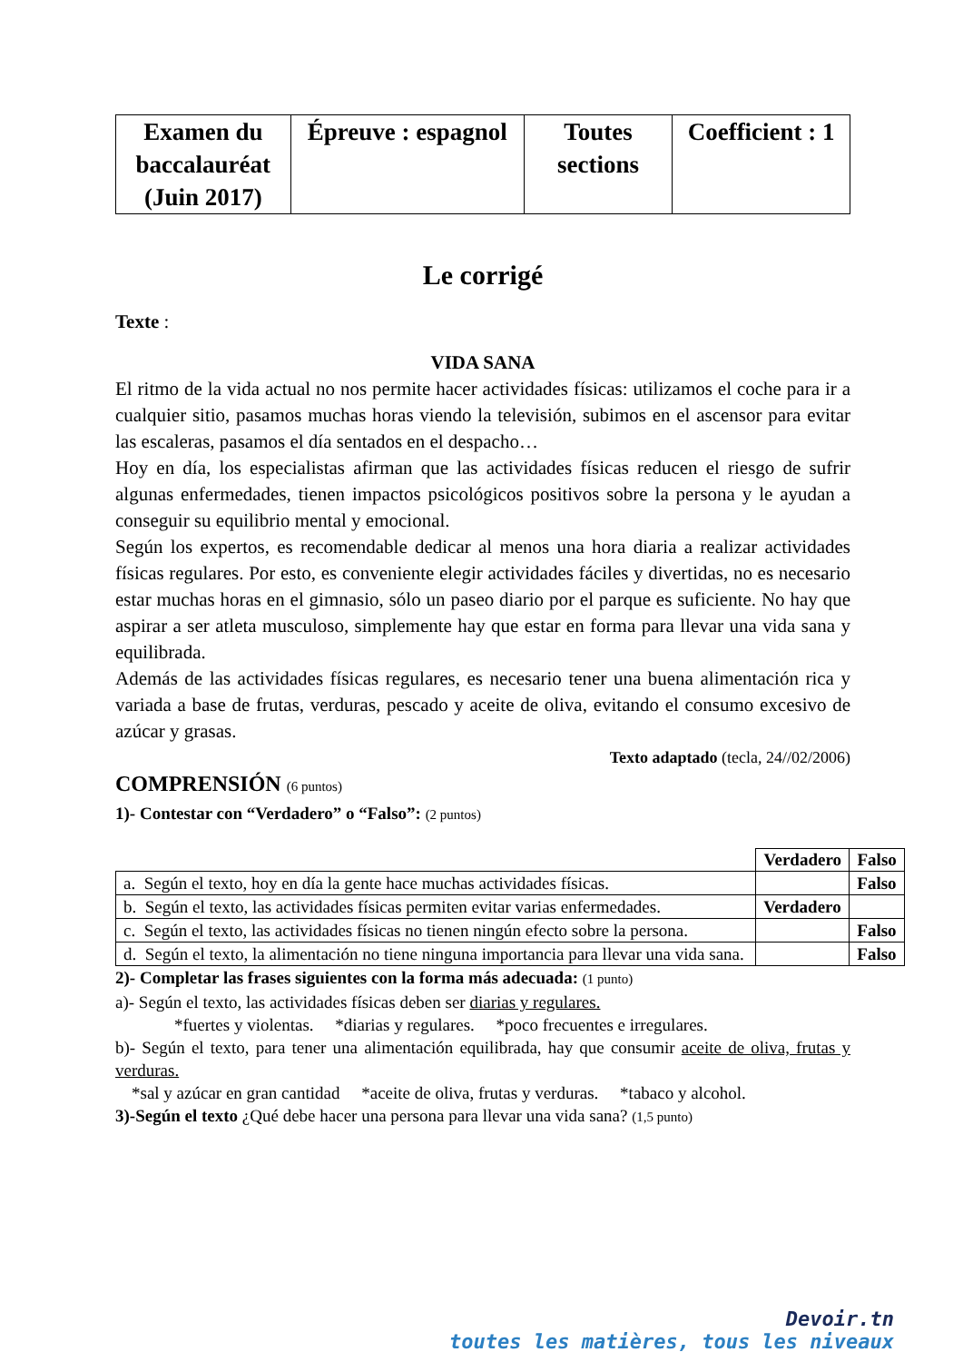| Examen du baccalauréat (Juin 2017) | Épreuve : espagnol | Toutes sections | Coefficient : 1 |
Le corrigé
Texte :
VIDA SANA
El ritmo de la vida actual no nos permite hacer actividades físicas: utilizamos el coche para ir a cualquier sitio, pasamos muchas horas viendo la televisión, subimos en el ascensor para evitar las escaleras, pasamos el día sentados en el despacho…
Hoy en día, los especialistas afirman que las actividades físicas reducen el riesgo de sufrir algunas enfermedades, tienen impactos psicológicos positivos sobre la persona y le ayudan a conseguir su equilibrio mental y emocional.
Según los expertos, es recomendable dedicar al menos una hora diaria a realizar actividades físicas regulares. Por esto, es conveniente elegir actividades fáciles y divertidas, no es necesario estar muchas horas en el gimnasio, sólo un paseo diario por el parque es suficiente. No hay que aspirar a ser atleta musculoso, simplemente hay que estar en forma para llevar una vida sana y equilibrada.
Además de las actividades físicas regulares, es necesario tener una buena alimentación rica y variada a base de frutas, verduras, pescado y aceite de oliva, evitando el consumo excesivo de azúcar y grasas.
Texto adaptado (tecla, 24//02/2006)
COMPRENSIÓN (6 puntos)
1)- Contestar con “Verdadero” o “Falso”: (2 puntos)
| | Verdadero | Falso |
| a. Según el texto, hoy en día la gente hace muchas actividades físicas. | | Falso |
| b. Según el texto, las actividades físicas permiten evitar varias enfermedades. | Verdadero | |
| c. Según el texto, las actividades físicas no tienen ningún efecto sobre la persona. | | Falso |
| d. Según el texto, la alimentación no tiene ninguna importancia para llevar una vida sana. | | Falso |
2)- Completar las frases siguientes con la forma más adecuada: (1 punto)
a)- Según el texto, las actividades físicas deben ser diarias y regulares.
*fuertes y violentas. *diarias y regulares. *poco frecuentes e irregulares.
b)- Según el texto, para tener una alimentación equilibrada, hay que consumir aceite de oliva, frutas y verduras.
*sal y azúcar en gran cantidad *aceite de oliva, frutas y verduras. *tabaco y alcohol.
3)-Según el texto ¿Qué debe hacer una persona para llevar una vida sana? (1,5 punto)
Devoir.tn
toutes les matières, tous les niveaux